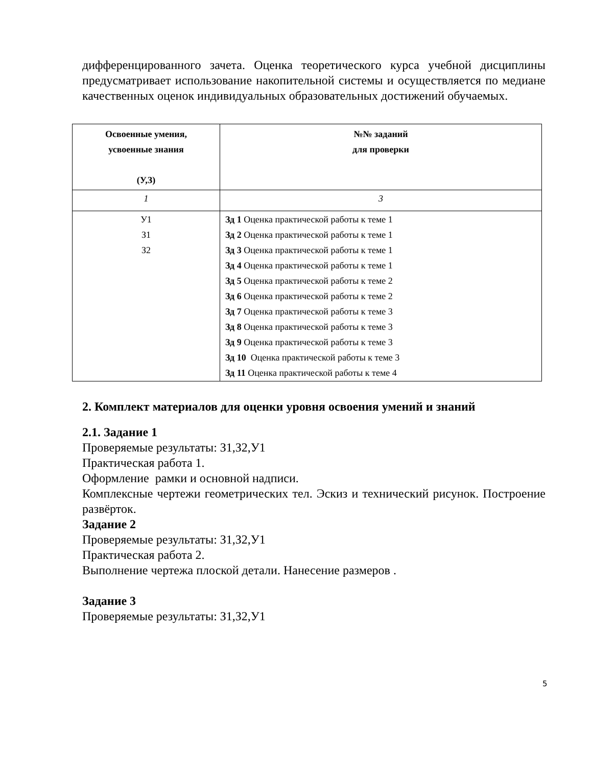дифференцированного зачета. Оценка теоретического курса учебной дисциплины предусматривает использование накопительной системы и осуществляется по медиане качественных оценок индивидуальных образовательных достижений обучаемых.
| Освоенные умения, усвоенные знания (У,З) | №№ заданий для проверки |
| --- | --- |
| 1 | 3 |
| У1 З1 З2 | Зд 1 Оценка практической работы к теме 1 Зд 2 Оценка практической работы к теме 1 Зд 3 Оценка практической работы к теме 1 Зд 4 Оценка практической работы к теме 1 Зд 5 Оценка практической работы к теме 2 Зд 6 Оценка практической работы к теме 2 Зд 7 Оценка практической работы к теме 3 Зд 8 Оценка практической работы к теме 3 Зд 9 Оценка практической работы к теме 3 Зд 10 Оценка практической работы к теме 3 Зд 11 Оценка практической работы к теме 4 |
2. Комплект материалов для оценки уровня освоения умений и знаний
2.1. Задание 1
Проверяемые результаты: З1,З2,У1
Практическая работа 1.
Оформление рамки и основной надписи.
Комплексные чертежи геометрических тел. Эскиз и технический рисунок. Построение развёрток.
Задание 2
Проверяемые результаты: З1,З2,У1
Практическая работа 2.
Выполнение чертежа плоской детали. Нанесение размеров .
Задание 3
Проверяемые результаты: З1,З2,У1
5